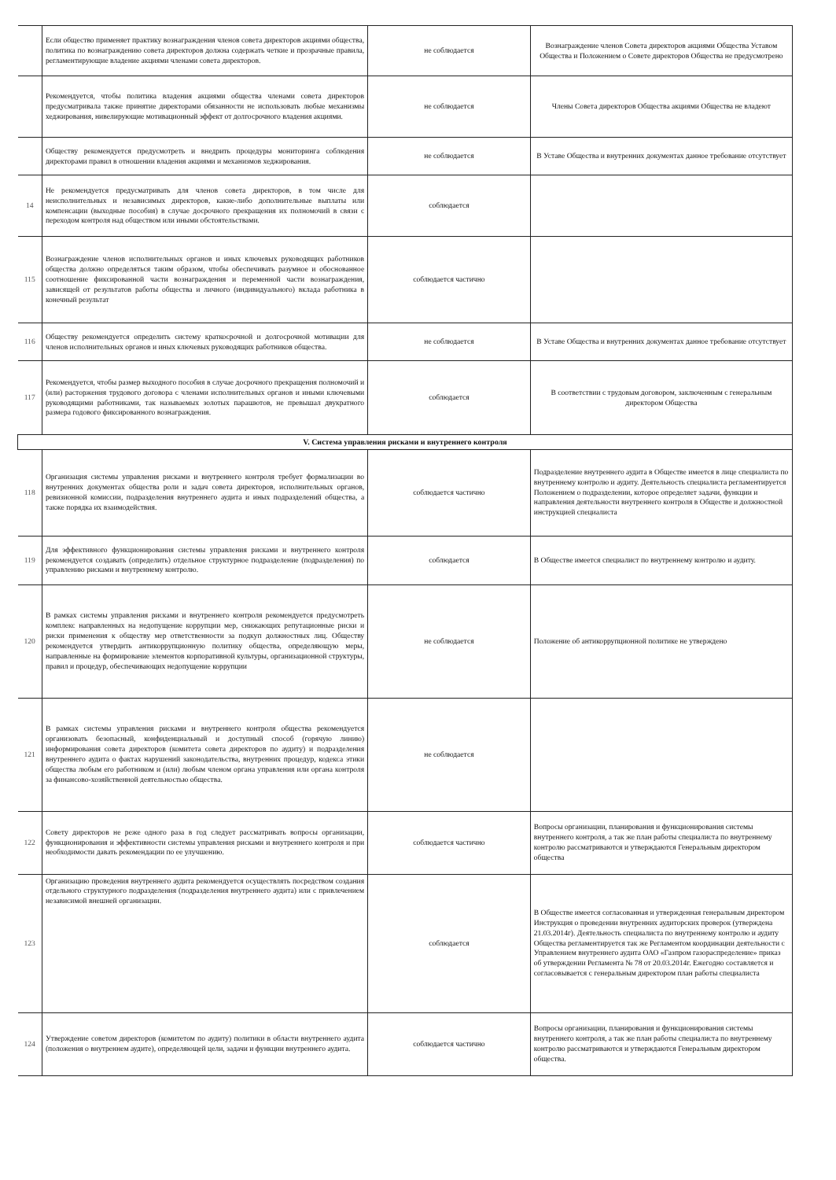| | Если общество применяет практику вознаграждения членов совета директоров акциями общества, политика по вознаграждению совета директоров должна содержать четкие и прозрачные правила, регламентирующие владение акциями членами совета директоров. | не соблюдается | Вознаграждение членов Совета директоров акциями Общества Уставом Общества и Положением о Совете директоров Общества не предусмотрено |
| | Рекомендуется, чтобы политика владения акциями общества членами совета директоров предусматривала также принятие директорами обязанности не использовать любые механизмы хеджирования, нивелирующие мотивационный эффект от долгосрочного владения акциями. | не соблюдается | Члены Совета директоров Общества акциями Общества не владеют |
| | Обществу рекомендуется предусмотреть и внедрить процедуры мониторинга соблюдения директорами правил в отношении владения акциями и механизмов хеджирования. | не соблюдается | В Уставе Общества и внутренних документах данное требование отсутствует |
| 14 | Не рекомендуется предусматривать для членов совета директоров, в том числе для неисполнительных и независимых директоров, какие-либо дополнительные выплаты или компенсации (выходные пособия) в случае досрочного прекращения их полномочий в связи с переходом контроля над обществом или иными обстоятельствами. | соблюдается | |
| 115 | Вознаграждение членов исполнительных органов и иных ключевых руководящих работников общества должно определяться таким образом, чтобы обеспечивать разумное и обоснованное соотношение фиксированной части вознаграждения и переменной части вознаграждения, зависящей от результатов работы общества и личного (индивидуального) вклада работника в конечный результат | соблюдается частично | |
| 116 | Обществу рекомендуется определить систему краткосрочной и долгосрочной мотивации для членов исполнительных органов и иных ключевых руководящих работников общества. | не соблюдается | В Уставе Общества и внутренних документах данное требование отсутствует |
| 117 | Рекомендуется, чтобы размер выходного пособия в случае досрочного прекращения полномочий и (или) расторжения трудового договора с членами исполнительных органов и иными ключевыми руководящими работниками, так называемых золотых парашютов, не превышал двукратного размера годового фиксированного вознаграждения. | соблюдается | В соответствии с трудовым договором, заключенным с генеральным директором Общества |
| V. Система управления рисками и внутреннего контроля | | | |
| 118 | Организация системы управления рисками и внутреннего контроля требует формализации во внутренних документах общества роли и задач совета директоров, исполнительных органов, ревизионной комиссии, подразделения внутреннего аудита и иных подразделений общества, а также порядка их взаимодействия. | соблюдается частично | Подразделение внутреннего аудита в Обществе имеется в лице специалиста по внутреннему контролю и аудиту. Деятельность специалиста регламентируется Положением о подразделении, которое определяет задачи, функции и направления деятельности внутреннего контроля в Обществе и должностной инструкцией специалиста |
| 119 | Для эффективного функционирования системы управления рисками и внутреннего контроля рекомендуется создавать (определить) отдельное структурное подразделение (подразделения) по управлению рисками и внутреннему контролю. | соблюдается | В Обществе имеется специалист по внутреннему контролю и аудиту. |
| 120 | В рамках системы управления рисками и внутреннего контроля рекомендуется предусмотреть комплекс направленных на недопущение коррупции мер, снижающих репутационные риски и риски применения к обществу мер ответственности за подкуп должностных лиц. Обществу рекомендуется утвердить антикоррупционную политику общества, определяющую меры, направленные на формирование элементов корпоративной культуры, организационной структуры, правил и процедур, обеспечивающих недопущение коррупции | не соблюдается | Положение об антикоррупционной политике не утверждено |
| 121 | В рамках системы управления рисками и внутреннего контроля общества рекомендуется организовать безопасный, конфиденциальный и доступный способ (горячую линию) информирования совета директоров (комитета совета директоров по аудиту) и подразделения внутреннего аудита о фактах нарушений законодательства, внутренних процедур, кодекса этики общества любым его работником и (или) любым членом органа управления или органа контроля за финансово-хозяйственной деятельностью общества. | не соблюдается | |
| 122 | Совету директоров не реже одного раза в год следует рассматривать вопросы организации, функционирования и эффективности системы управления рисками и внутреннего контроля и при необходимости давать рекомендации по ее улучшению. | соблюдается частично | Вопросы организации, планирования и функционирования системы внутреннего контроля, а так же план работы специалиста по внутреннему контролю рассматриваются и утверждаются Генеральным директором общества |
| 123 | Организацию проведения внутреннего аудита рекомендуется осуществлять посредством создания отдельного структурного подразделения (подразделения внутреннего аудита) или с привлечением независимой внешней организации. | соблюдается | В Обществе имеется согласованная и утвержденная генеральным директором Инструкция о проведении внутренних аудиторских проверок (утверждена 21.03.2014г). Деятельность специалиста по внутреннему контролю и аудиту Общества регламентируется так же Регламентом координации деятельности с Управлением внутреннего аудита ОАО «Газпром газораспределение» приказ об утверждении Регламента № 78 от 20.03.2014г. Ежегодно составляется и согласовывается с генеральным директором план работы специалиста |
| 124 | Утверждение советом директоров (комитетом по аудиту) политики в области внутреннего аудита (положения о внутреннем аудите), определяющей цели, задачи и функции внутреннего аудита. | соблюдается частично | Вопросы организации, планирования и функционирования системы внутреннего контроля, а так же план работы специалиста по внутреннему контролю рассматриваются и утверждаются Генеральным директором общества. |